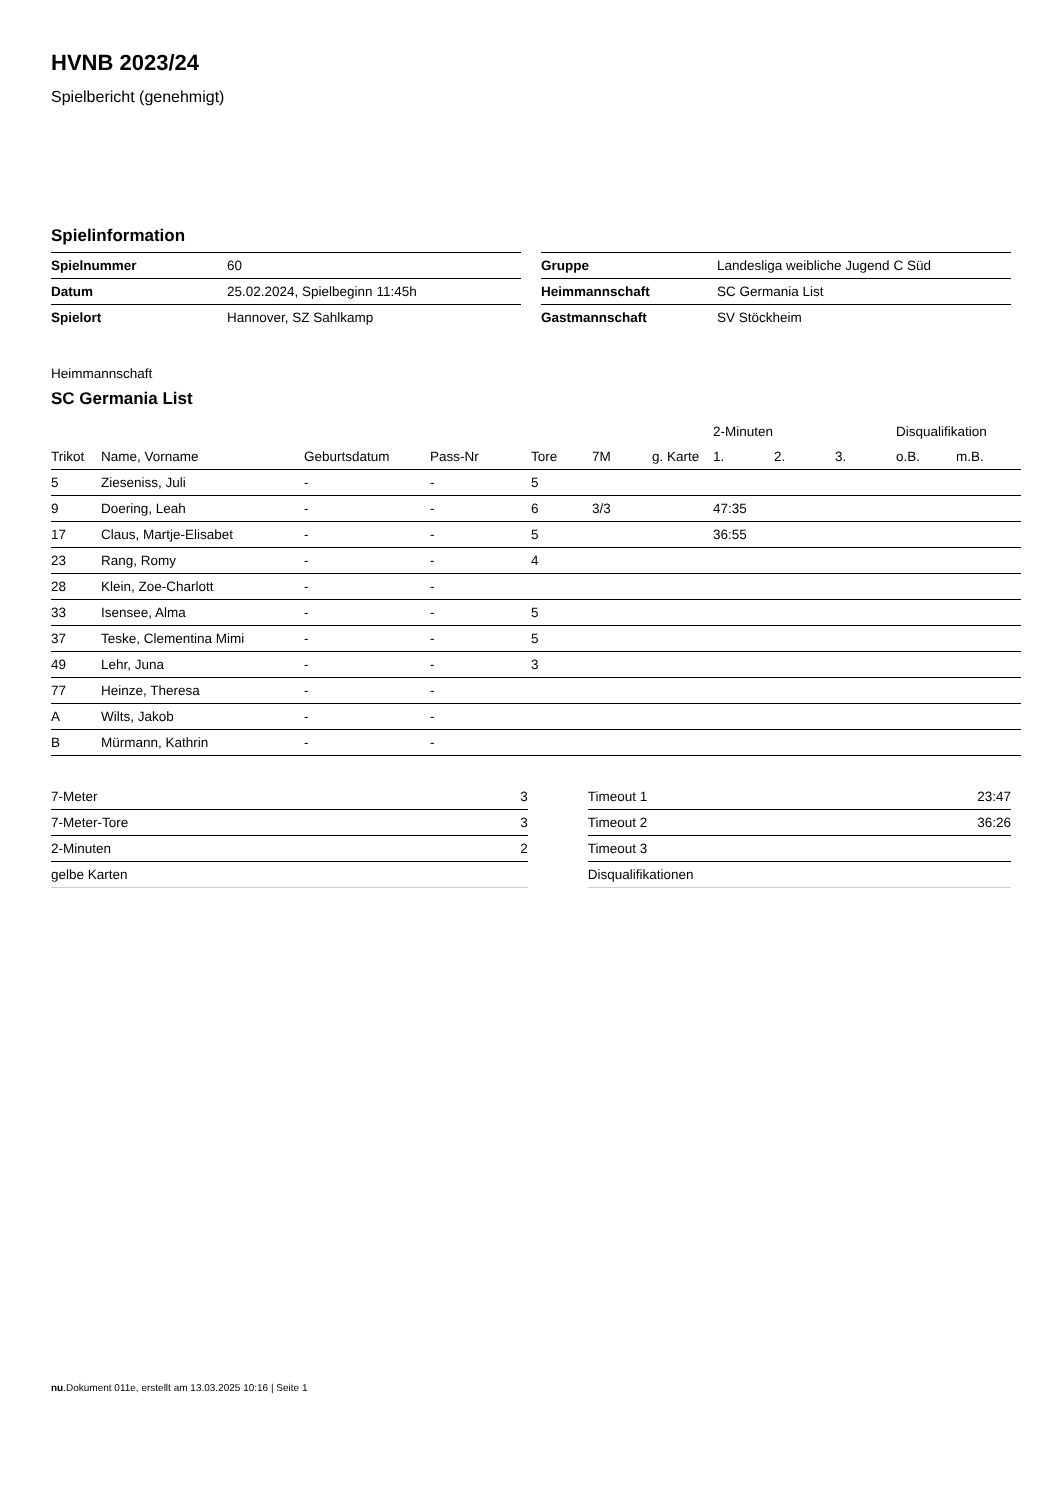HVNB 2023/24
Spielbericht (genehmigt)
Spielinformation
| Spielnummer | 60 |
| Datum | 25.02.2024, Spielbeginn 11:45h |
| Spielort | Hannover, SZ Sahlkamp |
| Gruppe | Landesliga weibliche Jugend C Süd |
| Heimmannschaft | SC Germania List |
| Gastmannschaft | SV Stöckheim |
Heimmannschaft
SC Germania List
| | | | | | | | 2-Minuten | | | Disqualifikation | |
| --- | --- | --- | --- | --- | --- | --- | --- | --- | --- | --- | --- |
| Trikot | Name, Vorname | Geburtsdatum | Pass-Nr | Tore | 7M | g. Karte | 1. | 2. | 3. | o.B. | m.B. |
| 5 | Zieseniss, Juli | - | - | 5 | | | | | | | |
| 9 | Doering, Leah | - | - | 6 | 3/3 | | 47:35 | | | | |
| 17 | Claus, Martje-Elisabet | - | - | 5 | | | 36:55 | | | | |
| 23 | Rang, Romy | - | - | 4 | | | | | | | |
| 28 | Klein, Zoe-Charlott | - | - | | | | | | | | |
| 33 | Isensee, Alma | - | - | 5 | | | | | | | |
| 37 | Teske, Clementina Mimi | - | - | 5 | | | | | | | |
| 49 | Lehr, Juna | - | - | 3 | | | | | | | |
| 77 | Heinze, Theresa | - | - | | | | | | | | |
| A | Wilts, Jakob | - | - | | | | | | | | |
| B | Mürmann, Kathrin | - | - | | | | | | | | |
| 7-Meter | 3 |
| 7-Meter-Tore | 3 |
| 2-Minuten | 2 |
| gelbe Karten | |
| Timeout 1 | 23:47 |
| Timeout 2 | 36:26 |
| Timeout 3 | |
| Disqualifikationen | |
nu.Dokument 011e, erstellt am 13.03.2025 10:16 | Seite 1